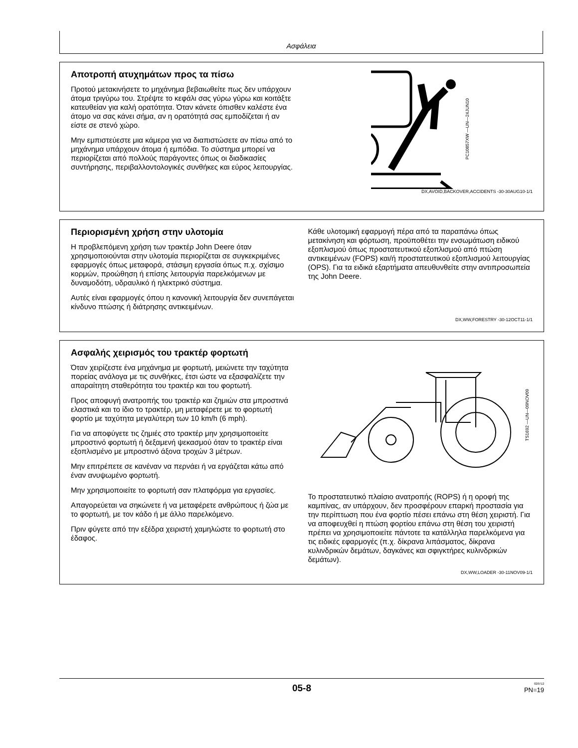Ασφάλεια
Αποτροπή ατυχημάτων προς τα πίσω
Προτού μετακινήσετε το μηχάνημα βεβαιωθείτε πως δεν υπάρχουν άτομα τριγύρω του. Στρέψτε το κεφάλι σας γύρω γύρω και κοιτάξτε κατευθείαν για καλή ορατότητα. Όταν κάνετε όπισθεν καλέστε ένα άτομο να σας κάνει σήμα, αν η ορατότητά σας εμποδίζεται ή αν είστε σε στενό χώρο.
Μην εμπιστεύεστε μια κάμερα για να διαπιστώσετε αν πίσω από το μηχάνημα υπάρχουν άτομα ή εμπόδια. Το σύστημα μπορεί να περιορίζεται από πολλούς παράγοντες όπως οι διαδικασίες συντήρησης, περιβαλλοντολογικές συνθήκες και εύρος λειτουργίας.
PC10857XW —UN—24JUN10
DX,AVOID,BACKOVER,ACCIDENTS -30-30AUG10-1/1
Περιορισμένη χρήση στην υλοτομία
Η προβλεπόμενη χρήση των τρακτέρ John Deere όταν χρησιμοποιούνται στην υλοτομία περιορίζεται σε συγκεκριμένες εφαρμογές όπως μεταφορά, στάσιμη εργασία όπως π.χ. σχίσιμο κορμών, προώθηση ή επίσης λειτουργία παρελκόμενων με δυναμοδότη, υδραυλικό ή ηλεκτρικό σύστημα.
Αυτές είναι εφαρμογές όπου η κανονική λειτουργία δεν συνεπάγεται κίνδυνο πτώσης ή διάτρησης αντικειμένων.
Κάθε υλοτομική εφαρμογή πέρα από τα παραπάνω όπως μετακίνηση και φόρτωση, προϋποθέτει την ενσωμάτωση ειδικού εξοπλισμού όπως προστατευτικού εξοπλισμού από πτώση αντικειμένων (FOPS) και/ή προστατευτικού εξοπλισμού λειτουργίας (OPS). Για τα ειδικά εξαρτήματα απευθυνθείτε στην αντιπροσωπεία της John Deere.
DX,WW,FORESTRY -30-12OCT11-1/1
Ασφαλής χειρισμός του τρακτέρ φορτωτή
Όταν χειρίζεστε ένα μηχάνημα με φορτωτή, μειώνετε την ταχύτητα πορείας ανάλογα με τις συνθήκες, έτσι ώστε να εξασφαλίζετε την απαραίτητη σταθερότητα του τρακτέρ και του φορτωτή.
Προς αποφυγή ανατροπής του τρακτέρ και ζημιών στα μπροστινά ελαστικά και το ίδιο το τρακτέρ, μη μεταφέρετε με το φορτωτή φορτίο με ταχύτητα μεγαλύτερη των 10 km/h (6 mph).
Για να αποφύγετε τις ζημιές στο τρακτέρ μην χρησιμοποιείτε μπροστινό φορτωτή ή δεξαμενή ψεκασμού όταν το τρακτέρ είναι εξοπλισμένο με μπροστινό άξονα τροχών 3 μέτρων.
Μην επιτρέπετε σε κανέναν να περνάει ή να εργάζεται κάτω από έναν ανυψωμένο φορτωτή.
Μην χρησιμοποιείτε το φορτωτή σαν πλατφόρμα για εργασίες.
Απαγορεύεται να σηκώνετε ή να μεταφέρετε ανθρώπους ή ζώα με το φορτωτή, με τον κάδο ή με άλλο παρελκόμενο.
Πριν φύγετε από την εξέδρα χειριστή χαμηλώστε το φορτωτή στο έδαφος.
TS1692 —UN—09NOV09
Το προστατευτικό πλαίσιο ανατροπής (ROPS) ή η οροφή της καμπίνας, αν υπάρχουν, δεν προσφέρουν επαρκή προστασία για την περίπτωση που ένα φορτίο πέσει επάνω στη θέση χειριστή. Για να αποφευχθεί η πτώση φορτίου επάνω στη θέση του χειριστή πρέπει να χρησιμοποιείτε πάντοτε τα κατάλληλα παρελκόμενα για τις ειδικές εφαρμογές (π.χ. δίκρανα λιπάσματος, δίκρανα κυλινδρικών δεμάτων, δαγκάνες και σφιγκτήρες κυλινδρικών δεμάτων).
DX,WW,LOADER -30-11NOV09-1/1
05-8 020712
PN=19